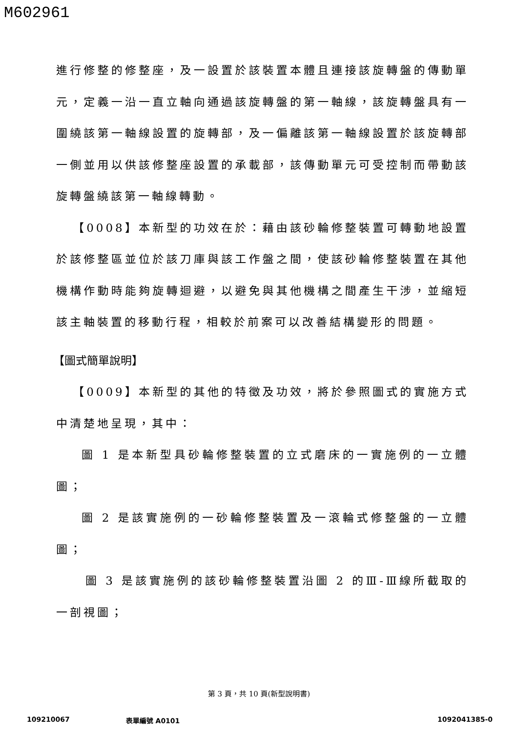M602961
進行修整的修整座，及一設置於該裝置本體且連接該旋轉盤的傳動單元，定義一沿一直立軸向通過該旋轉盤的第一軸線，該旋轉盤具有一圍繞該第一軸線設置的旋轉部，及一偏離該第一軸線設置於該旋轉部一側並用以供該修整座設置的承載部，該傳動單元可受控制而帶動該旋轉盤繞該第一軸線轉動。
【0008】本新型的功效在於：藉由該砂輪修整裝置可轉動地設置於該修整區並位於該刀庫與該工作盤之間，使該砂輪修整裝置在其他機構作動時能夠旋轉迴避，以避免與其他機構之間產生干涉，並縮短該主軸裝置的移動行程，相較於前案可以改善結構變形的問題。
【圖式簡單說明】
【0009】本新型的其他的特徵及功效，將於參照圖式的實施方式中清楚地呈現，其中：
圖 1 是本新型具砂輪修整裝置的立式磨床的一實施例的一立體圖；
圖 2 是該實施例的一砂輪修整裝置及一滾輪式修整盤的一立體圖；
圖 3 是該實施例的該砂輪修整裝置沿圖 2 的Ⅲ-Ⅲ線所截取的一剖視圖；
第 3 頁，共 10 頁(新型說明書)
109210067 表單編號 A0101 1092041385-0